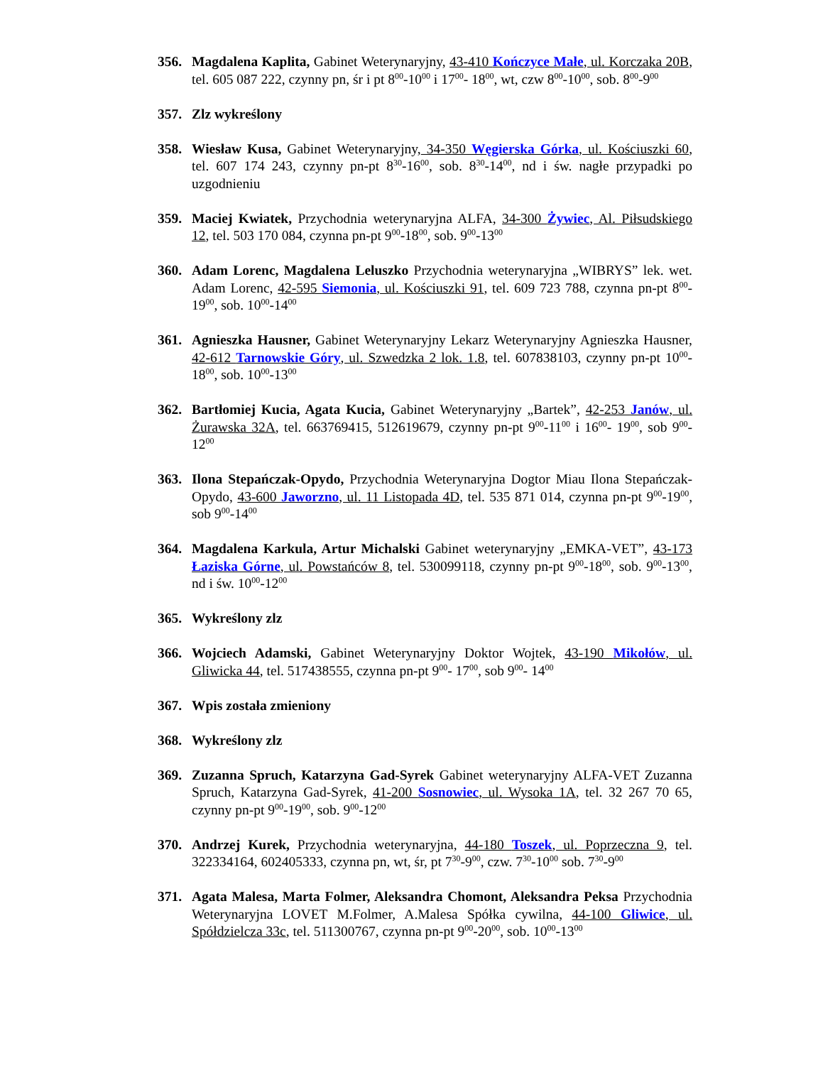356. Magdalena Kaplita, Gabinet Weterynaryjny, 43-410 Kończyce Małe, ul. Korczaka 20B, tel. 605 087 222, czynny pn, śr i pt 8<sup>00</sup>-10<sup>00</sup> i 17<sup>00</sup>- 18<sup>00</sup>, wt, czw 8<sup>00</sup>-10<sup>00</sup>, sob. 8<sup>00</sup>-9<sup>00</sup>
357. Zlz wykreślony
358. Wiesław Kusa, Gabinet Weterynaryjny, 34-350 Węgierska Górka, ul. Kościuszki 60, tel. 607 174 243, czynny pn-pt 8<sup>30</sup>-16<sup>00</sup>, sob. 8<sup>30</sup>-14<sup>00</sup>, nd i św. nagłe przypadki po uzgodnieniu
359. Maciej Kwiatek, Przychodnia weterynaryjna ALFA, 34-300 Żywiec, Al. Piłsudskiego 12, tel. 503 170 084, czynna pn-pt 9<sup>00</sup>-18<sup>00</sup>, sob. 9<sup>00</sup>-13<sup>00</sup>
360. Adam Lorenc, Magdalena Leluszko Przychodnia weterynaryjna „WIBRYS” lek. wet. Adam Lorenc, 42-595 Siemonia, ul. Kościuszki 91, tel. 609 723 788, czynna pn-pt 8<sup>00</sup>-19<sup>00</sup>, sob. 10<sup>00</sup>-14<sup>00</sup>
361. Agnieszka Hausner, Gabinet Weterynaryjny Lekarz Weterynaryjny Agnieszka Hausner, 42-612 Tarnowskie Góry, ul. Szwedzka 2 lok. 1.8, tel. 607838103, czynny pn-pt 10<sup>00</sup>-18<sup>00</sup>, sob. 10<sup>00</sup>-13<sup>00</sup>
362. Bartłomiej Kucia, Agata Kucia, Gabinet Weterynaryjny „Bartek”, 42-253 Janów, ul. Żurawska 32A, tel. 663769415, 512619679, czynny pn-pt 9<sup>00</sup>-11<sup>00</sup> i 16<sup>00</sup>- 19<sup>00</sup>, sob 9<sup>00</sup>- 12<sup>00</sup>
363. Ilona Stepańczak-Opydo, Przychodnia Weterynaryjna Dogtor Miau Ilona Stepańczak-Opydo, 43-600 Jaworzno, ul. 11 Listopada 4D, tel. 535 871 014, czynna pn-pt 9<sup>00</sup>-19<sup>00</sup>, sob 9<sup>00</sup>-14<sup>00</sup>
364. Magdalena Karkula, Artur Michalski Gabinet weterynaryjny „EMKA-VET”, 43-173 Łaziska Górne, ul. Powstańców 8, tel. 530099118, czynny pn-pt 9<sup>00</sup>-18<sup>00</sup>, sob. 9<sup>00</sup>-13<sup>00</sup>, nd i św. 10<sup>00</sup>-12<sup>00</sup>
365. Wykreślony zlz
366. Wojciech Adamski, Gabinet Weterynaryjny Doktor Wojtek, 43-190 Mikołów, ul. Gliwicka 44, tel. 517438555, czynna pn-pt 9<sup>00</sup>- 17<sup>00</sup>, sob 9<sup>00</sup>- 14<sup>00</sup>
367. Wpis została zmieniony
368. Wykreślony zlz
369. Zuzanna Spruch, Katarzyna Gad-Syrek Gabinet weterynaryjny ALFA-VET Zuzanna Spruch, Katarzyna Gad-Syrek, 41-200 Sosnowiec, ul. Wysoka 1A, tel. 32 267 70 65, czynny pn-pt 9<sup>00</sup>-19<sup>00</sup>, sob. 9<sup>00</sup>-12<sup>00</sup>
370. Andrzej Kurek, Przychodnia weterynaryjna, 44-180 Toszek, ul. Poprzeczna 9, tel. 322334164, 602405333, czynna pn, wt, śr, pt 7<sup>30</sup>-9<sup>00</sup>, czw. 7<sup>30</sup>-10<sup>00</sup> sob. 7<sup>30</sup>-9<sup>00</sup>
371. Agata Malesa, Marta Folmer, Aleksandra Chomont, Aleksandra Peksa Przychodnia Weterynaryjna LOVET M.Folmer, A.Malesa Spółka cywilna, 44-100 Gliwice, ul. Spółdzielcza 33c, tel. 511300767, czynna pn-pt 9<sup>00</sup>-20<sup>00</sup>, sob. 10<sup>00</sup>-13<sup>00</sup>